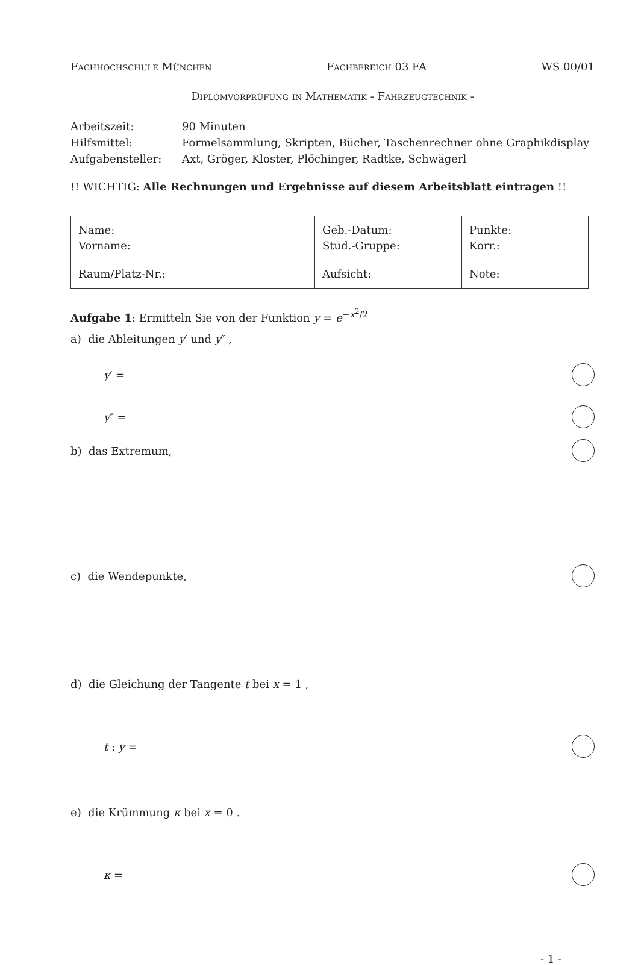Fachhochschule München Fachbereich 03 FA WS 00/01
Diplomvorprüfung in Mathematik - Fahrzeugtechnik -
Arbeitszeit: 90 Minuten
Hilfsmittel: Formelsammlung, Skripten, Bücher, Taschenrechner ohne Graphikdisplay
Aufgabensteller: Axt, Gröger, Kloster, Plöchinger, Radtke, Schwägerl
!! WICHTIG: Alle Rechnungen und Ergebnisse auf diesem Arbeitsblatt eintragen !!
| Name: Vorname: | Geb.-Datum: Stud.-Gruppe: | Punkte: Korr.: |
| Raum/Platz-Nr.: | Aufsicht: | Note: |
Aufgabe 1: Ermitteln Sie von der Funktion y = e<sup>−x<sup>2</sup>/2</sup>
a) die Ableitungen y′ und y″ ,
y′ =
y″ =
b) das Extremum,
c) die Wendepunkte,
d) die Gleichung der Tangente t bei x = 1 ,
t : y =
e) die Krümmung κ bei x = 0 .
κ =
- 1 -